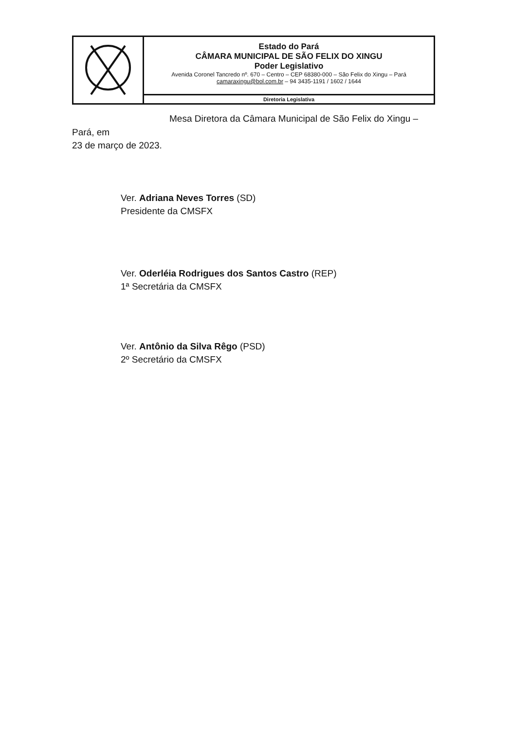Estado do Pará
CÂMARA MUNICIPAL DE SÃO FELIX DO XINGU
Poder Legislativo
Avenida Coronel Tancredo nº. 670 – Centro – CEP 68380-000 – São Felix do Xingu – Pará
camaraxingu@bol.com.br – 94 3435-1191 / 1602 / 1644
Diretoria Legislativa
Mesa Diretora da Câmara Municipal de São Felix do Xingu – Pará, em
23 de março de 2023.
Ver. Adriana Neves Torres (SD)
Presidente da CMSFX
Ver. Oderléia Rodrigues dos Santos Castro (REP)
1ª Secretária da CMSFX
Ver. Antônio da Silva Rêgo (PSD)
2º Secretário da CMSFX